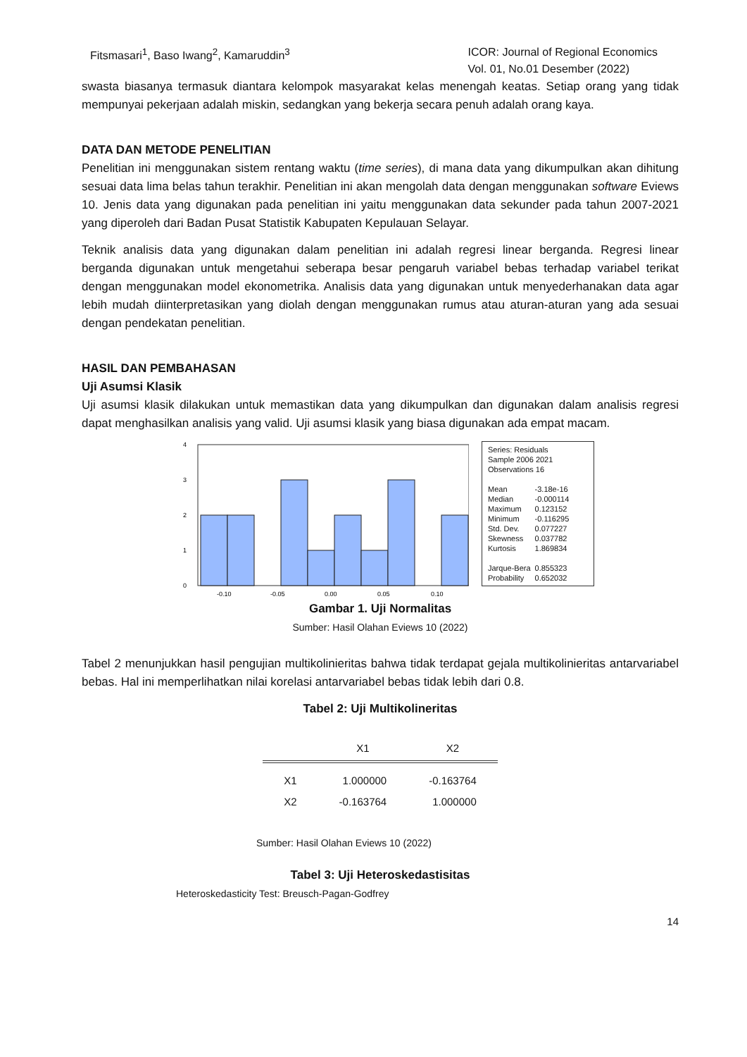Fitsmasari<sup>1</sup>, Baso Iwang<sup>2</sup>, Kamaruddin<sup>3</sup>
ICOR: Journal of Regional Economics
Vol. 01, No.01 Desember (2022)
swasta biasanya termasuk diantara kelompok masyarakat kelas menengah keatas. Setiap orang yang tidak mempunyai pekerjaan adalah miskin, sedangkan yang bekerja secara penuh adalah orang kaya.
DATA DAN METODE PENELITIAN
Penelitian ini menggunakan sistem rentang waktu (time series), di mana data yang dikumpulkan akan dihitung sesuai data lima belas tahun terakhir. Penelitian ini akan mengolah data dengan menggunakan software Eviews 10. Jenis data yang digunakan pada penelitian ini yaitu menggunakan data sekunder pada tahun 2007-2021 yang diperoleh dari Badan Pusat Statistik Kabupaten Kepulauan Selayar.
Teknik analisis data yang digunakan dalam penelitian ini adalah regresi linear berganda. Regresi linear berganda digunakan untuk mengetahui seberapa besar pengaruh variabel bebas terhadap variabel terikat dengan menggunakan model ekonometrika. Analisis data yang digunakan untuk menyederhanakan data agar lebih mudah diinterpretasikan yang diolah dengan menggunakan rumus atau aturan-aturan yang ada sesuai dengan pendekatan penelitian.
HASIL DAN PEMBAHASAN
Uji Asumsi Klasik
Uji asumsi klasik dilakukan untuk memastikan data yang dikumpulkan dan digunakan dalam analisis regresi dapat menghasilkan analisis yang valid. Uji asumsi klasik yang biasa digunakan ada empat macam.
4
3
2
1
0
-0.10
-0.05
0.00
0.05
0.10
Series: Residuals
Sample 2006 2021
Observations 16
| Mean | -3.18e-16 |
| Median | -0.000114 |
| Maximum | 0.123152 |
| Minimum | -0.116295 |
| Std. Dev. | 0.077227 |
| Skewness | 0.037782 |
| Kurtosis | 1.869834 |
| Jarque-Bera | 0.855323 |
| Probability | 0.652032 |
Gambar 1. Uji Normalitas
Sumber: Hasil Olahan Eviews 10 (2022)
Tabel 2 menunjukkan hasil pengujian multikolinieritas bahwa tidak terdapat gejala multikolinieritas antarvariabel bebas. Hal ini memperlihatkan nilai korelasi antarvariabel bebas tidak lebih dari 0.8.
Tabel 2: Uji Multikolineritas
| | X1 | X2 |
| --- | --- | --- |
| X1 | 1.000000 | -0.163764 |
| X2 | -0.163764 | 1.000000 |
Sumber: Hasil Olahan Eviews 10 (2022)
Tabel 3: Uji Heteroskedastisitas
Heteroskedasticity Test: Breusch-Pagan-Godfrey
14